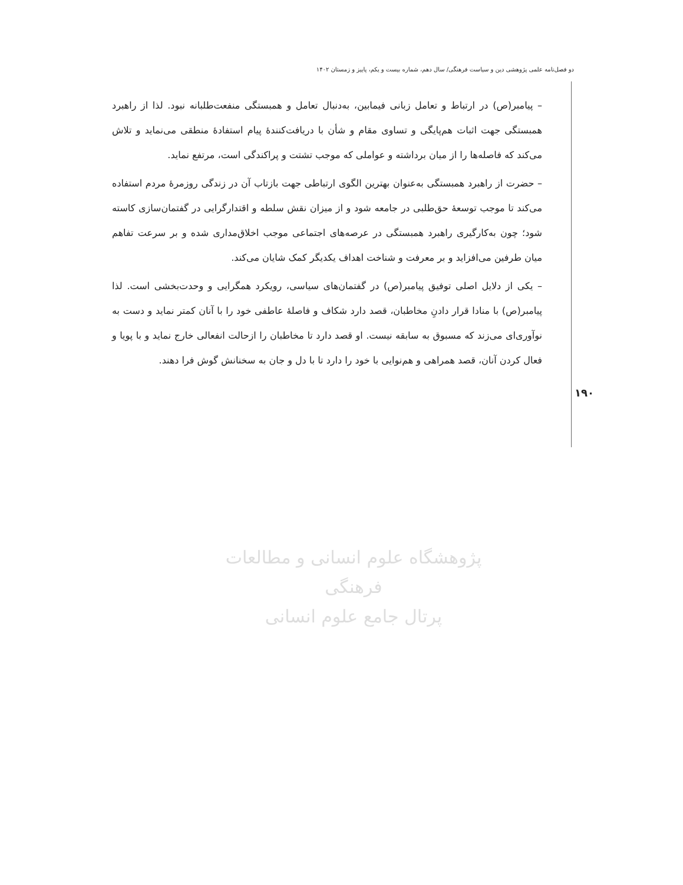دو فصل‌نامه علمی پژوهشی دین و سیاست فرهنگی/ سال دهم، شماره بیست و یکم، پاییز و زمستان ۱۴۰۲
– پیامبر(ص) در ارتباط و تعامل زبانی فیمابین، به‌دنبال تعامل و همبستگی منفعت‌طلبانه نبود. لذا از راهبرد همبستگی جهت اثبات هم‌پایگی و تساوی مقام و شأن با دریافت‌کنندهٔ پیام استفادهٔ منطقی می‌نماید و تلاش می‌کند که فاصله‌ها را از میان برداشته و عواملی که موجب تشتت و پراکندگی است، مرتفع نماید.
– حضرت از راهبرد همبستگی به‌عنوان بهترین الگوی ارتباطی جهت بازتاب آن در زندگی روزمرهٔ مردم استفاده می‌کند تا موجب توسعهٔ حق‌طلبی در جامعه شود و از میزان نقش سلطه و اقتدارگرایی در گفتمان‌سازی کاسته شود؛ چون به‌کارگیری راهبرد همبستگی در عرصه‌های اجتماعی موجب اخلاق‌مداری شده و بر سرعت تفاهم میان طرفین می‌افزاید و بر معرفت و شناخت اهداف یکدیگر کمک شایان می‌کند.
– یکی از دلایل اصلی توفیق پیامبر(ص) در گفتمان‌های سیاسی، رویکرد همگرایی و وحدت‌بخشی است. لذا پیامبر(ص) با منادا قرار دادنِ مخاطبان، قصد دارد شکاف و فاصلهٔ عاطفی خود را با آنان کمتر نماید و دست به نوآوری‌ای می‌زند که مسبوق به سابقه نیست. او قصد دارد تا مخاطبان را ازحالت انفعالی خارج نماید و با پویا و فعال کردن آنان، قصد همراهی و هم‌نوایی با خود را دارد تا با دل و جان به سخنانش گوش فرا دهند.
۱۹۰
پژوهشگاه علوم انسانی و مطالعات فرهنگی
پرتال جامع علوم انسانی